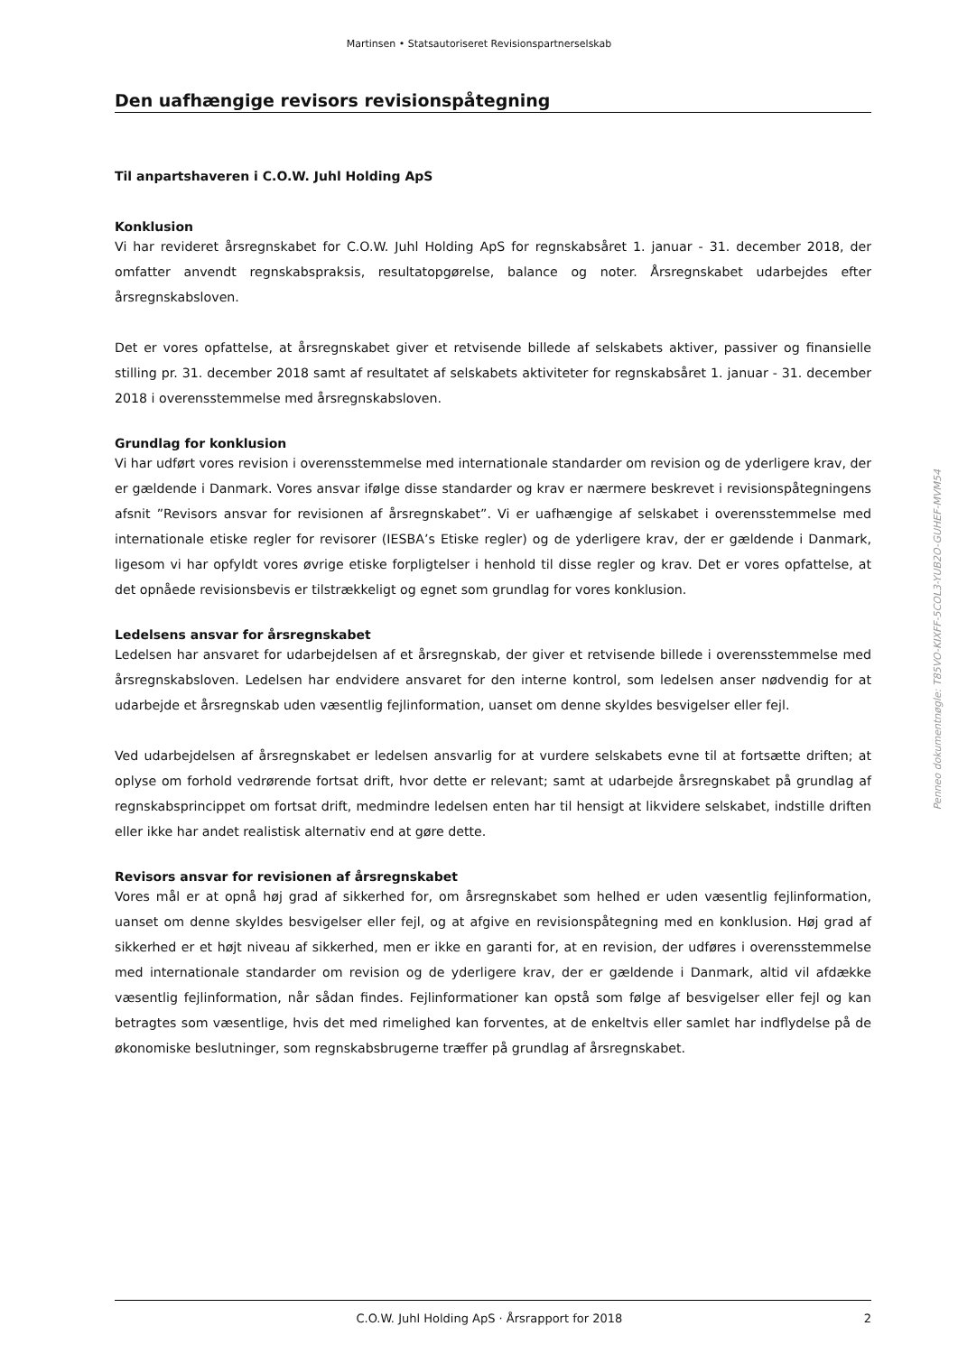Martinsen • Statsautoriseret Revisionspartnerselskab
Den uafhængige revisors revisionspåtegning
Til anpartshaveren i C.O.W. Juhl Holding ApS
Konklusion
Vi har revideret årsregnskabet for C.O.W. Juhl Holding ApS for regnskabsåret 1. januar - 31. december 2018, der omfatter anvendt regnskabspraksis, resultatopgørelse, balance og noter. Årsregnskabet udarbejdes efter årsregnskabsloven.
Det er vores opfattelse, at årsregnskabet giver et retvisende billede af selskabets aktiver, passiver og finansielle stilling pr. 31. december 2018 samt af resultatet af selskabets aktiviteter for regnskabsåret 1. januar - 31. december 2018 i overensstemmelse med årsregnskabsloven.
Grundlag for konklusion
Vi har udført vores revision i overensstemmelse med internationale standarder om revision og de yderligere krav, der er gældende i Danmark. Vores ansvar ifølge disse standarder og krav er nærmere beskrevet i revisionspåtegningens afsnit ”Revisors ansvar for revisionen af årsregnskabet”. Vi er uafhængige af selskabet i overensstemmelse med internationale etiske regler for revisorer (IESBA’s Etiske regler) og de yderligere krav, der er gældende i Danmark, ligesom vi har opfyldt vores øvrige etiske forpligtelser i henhold til disse regler og krav. Det er vores opfattelse, at det opnåede revisionsbevis er tilstrækkeligt og egnet som grundlag for vores konklusion.
Ledelsens ansvar for årsregnskabet
Ledelsen har ansvaret for udarbejdelsen af et årsregnskab, der giver et retvisende billede i overensstemmelse med årsregnskabsloven. Ledelsen har endvidere ansvaret for den interne kontrol, som ledelsen anser nødvendig for at udarbejde et årsregnskab uden væsentlig fejlinformation, uanset om denne skyldes besvigelser eller fejl.
Ved udarbejdelsen af årsregnskabet er ledelsen ansvarlig for at vurdere selskabets evne til at fortsætte driften; at oplyse om forhold vedrørende fortsat drift, hvor dette er relevant; samt at udarbejde årsregnskabet på grundlag af regnskabsprincippet om fortsat drift, medmindre ledelsen enten har til hensigt at likvidere selskabet, indstille driften eller ikke har andet realistisk alternativ end at gøre dette.
Revisors ansvar for revisionen af årsregnskabet
Vores mål er at opnå høj grad af sikkerhed for, om årsregnskabet som helhed er uden væsentlig fejlinformation, uanset om denne skyldes besvigelser eller fejl, og at afgive en revisionspåtegning med en konklusion. Høj grad af sikkerhed er et højt niveau af sikkerhed, men er ikke en garanti for, at en revision, der udføres i overensstemmelse med internationale standarder om revision og de yderligere krav, der er gældende i Danmark, altid vil afdække væsentlig fejlinformation, når sådan findes. Fejlinformationer kan opstå som følge af besvigelser eller fejl og kan betragtes som væsentlige, hvis det med rimelighed kan forventes, at de enkeltvis eller samlet har indflydelse på de økonomiske beslutninger, som regnskabsbrugerne træffer på grundlag af årsregnskabet.
Penneo dokumentnøgle: T85VO-KIXFF-5COL3-YUB2O-GUHEF-MVM54
C.O.W. Juhl Holding ApS · Årsrapport for 2018 2